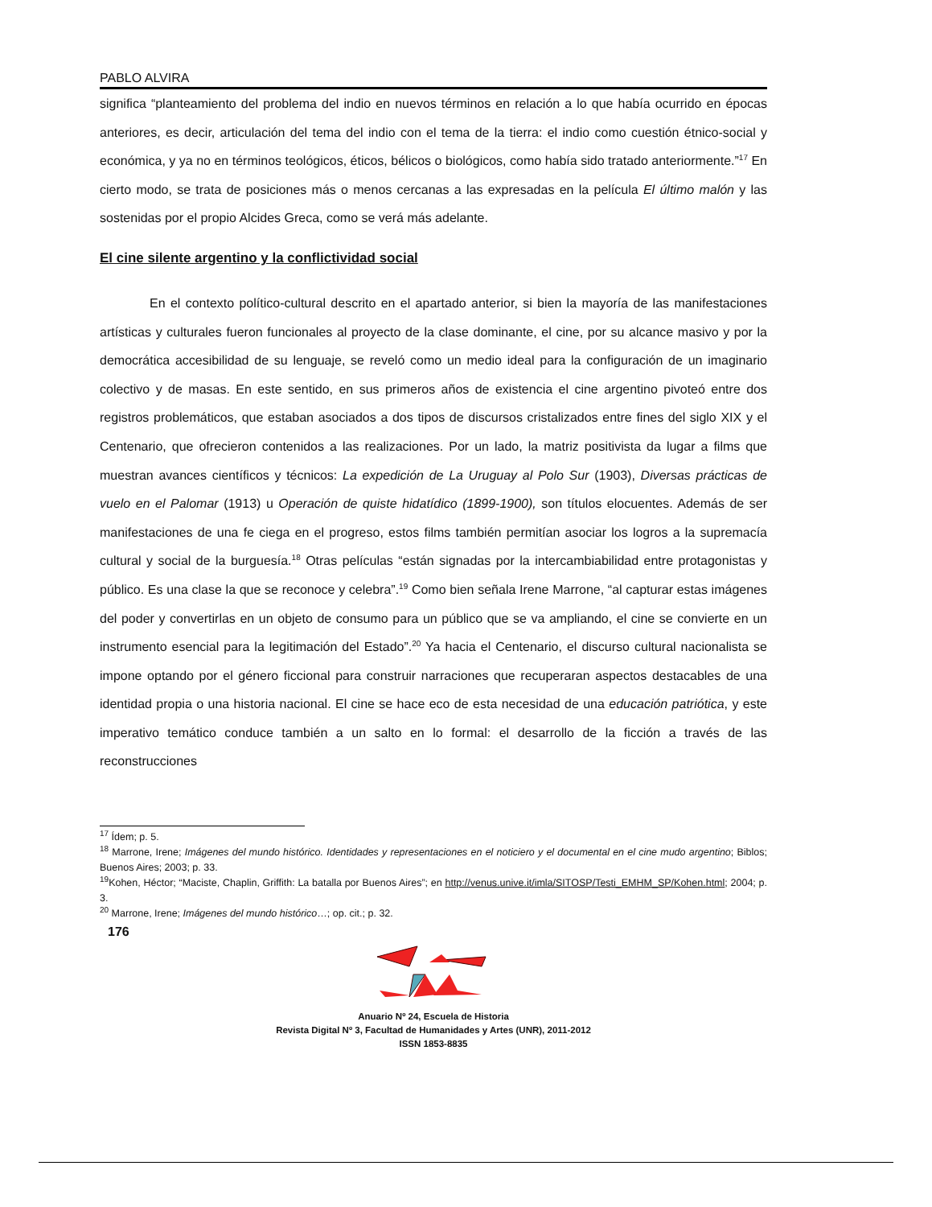PABLO ALVIRA
significa “planteamiento del problema del indio en nuevos términos en relación a lo que había ocurrido en épocas anteriores, es decir, articulación del tema del indio con el tema de la tierra: el indio como cuestión étnico-social y económica, y ya no en términos teológicos, éticos, bélicos o biológicos, como había sido tratado anteriormente.”<sup>17</sup> En cierto modo, se trata de posiciones más o menos cercanas a las expresadas en la película El último malón y las sostenidas por el propio Alcides Greca, como se verá más adelante.
El cine silente argentino y la conflictividad social
En el contexto político-cultural descrito en el apartado anterior, si bien la mayoría de las manifestaciones artísticas y culturales fueron funcionales al proyecto de la clase dominante, el cine, por su alcance masivo y por la democrática accesibilidad de su lenguaje, se reveló como un medio ideal para la configuración de un imaginario colectivo y de masas. En este sentido, en sus primeros años de existencia el cine argentino pivoteó entre dos registros problemáticos, que estaban asociados a dos tipos de discursos cristalizados entre fines del siglo XIX y el Centenario, que ofrecieron contenidos a las realizaciones. Por un lado, la matriz positivista da lugar a films que muestran avances científicos y técnicos: La expedición de La Uruguay al Polo Sur (1903), Diversas prácticas de vuelo en el Palomar (1913) u Operación de quiste hidatídico (1899-1900), son títulos elocuentes. Además de ser manifestaciones de una fe ciega en el progreso, estos films también permitían asociar los logros a la supremacía cultural y social de la burguesía.<sup>18</sup> Otras películas “están signadas por la intercambiabilidad entre protagonistas y público. Es una clase la que se reconoce y celebra”.<sup>19</sup> Como bien señala Irene Marrone, “al capturar estas imágenes del poder y convertirlas en un objeto de consumo para un público que se va ampliando, el cine se convierte en un instrumento esencial para la legitimación del Estado”.<sup>20</sup> Ya hacia el Centenario, el discurso cultural nacionalista se impone optando por el género ficcional para construir narraciones que recuperaran aspectos destacables de una identidad propia o una historia nacional. El cine se hace eco de esta necesidad de una educación patriótica, y este imperativo temático conduce también a un salto en lo formal: el desarrollo de la ficción a través de las reconstrucciones
<sup>17</sup> Ídem; p. 5.
<sup>18</sup> Marrone, Irene; Imágenes del mundo histórico. Identidades y representaciones en el noticiero y el documental en el cine mudo argentino; Biblos; Buenos Aires; 2003; p. 33.
<sup>19</sup> Kohen, Héctor; “Maciste, Chaplin, Griffith: La batalla por Buenos Aires”; en http://venus.unive.it/imla/SITOSP/Testi_EMHM_SP/Kohen.html; 2004; p. 3.
<sup>20</sup> Marrone, Irene; Imágenes del mundo histórico…; op. cit.; p. 32.
176
Anuario Nº 24, Escuela de Historia
Revista Digital Nº 3, Facultad de Humanidades y Artes (UNR), 2011-2012
ISSN 1853-8835